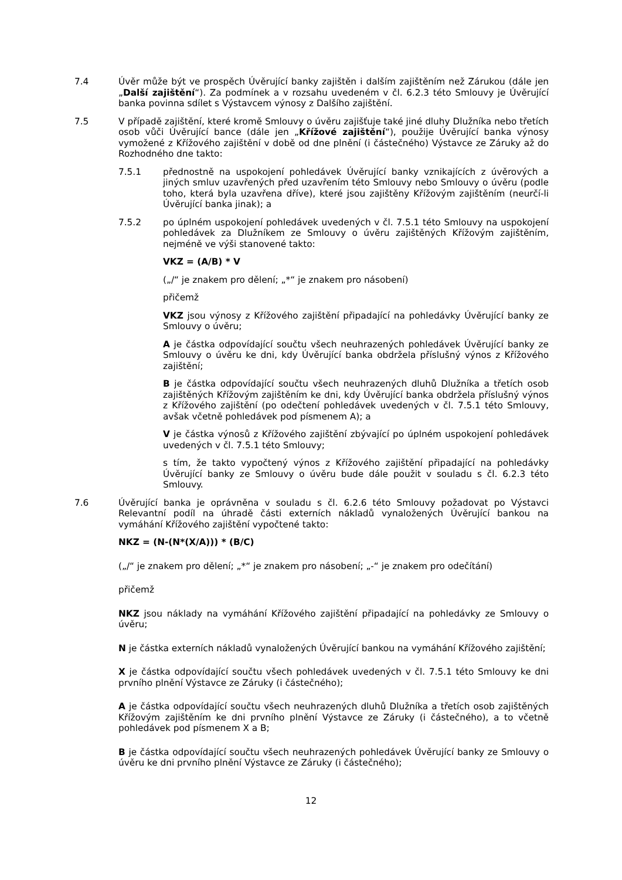7.4 Úvěr může být ve prospěch Úvěrující banky zajištěn i dalším zajištěním než Zárukou (dále jen „Další zajištění“). Za podmínek a v rozsahu uvedeném v čl. 6.2.3 této Smlouvy je Úvěrující banka povinna sdílet s Výstavcem výnosy z Dalšího zajištění.
7.5 V případě zajištění, které kromě Smlouvy o úvěru zajišťuje také jiné dluhy Dlužníka nebo třetích osob vůči Úvěrující bance (dále jen „Křížové zajištění“), použije Úvěrující banka výnosy vymožené z Křížového zajištění v době od dne plnění (i částečného) Výstavce ze Záruky až do Rozhodného dne takto:
7.5.1 přednostně na uspokojení pohledávek Úvěrující banky vznikajících z úvěrových a jiných smluv uzavřených před uzavřením této Smlouvy nebo Smlouvy o úvěru (podle toho, která byla uzavřena dříve), které jsou zajištěny Křížovým zajištěním (neurčí-li Úvěrující banka jinak); a
7.5.2 po úplném uspokojení pohledávek uvedených v čl. 7.5.1 této Smlouvy na uspokojení pohledávek za Dlužníkem ze Smlouvy o úvěru zajištěných Křížovým zajištěním, nejméně ve výši stanovené takto:
VKZ = (A/B) * V
(„/“ je znakem pro dělení; „*“ je znakem pro násobení)
přičemž
VKZ jsou výnosy z Křížového zajištění připadající na pohledávky Úvěrující banky ze Smlouvy o úvěru;
A je částka odpovídající součtu všech neuhrazených pohledávek Úvěrující banky ze Smlouvy o úvěru ke dni, kdy Úvěrující banka obdržela příslušný výnos z Křížového zajištění;
B je částka odpovídající součtu všech neuhrazených dluhů Dlužníka a třetích osob zajištěných Křížovým zajištěním ke dni, kdy Úvěrující banka obdržela příslušný výnos z Křížového zajištění (po odečtení pohledávek uvedených v čl. 7.5.1 této Smlouvy, avšak včetně pohledávek pod písmenem A); a
V je částka výnosů z Křížového zajištění zbývající po úplném uspokojení pohledávek uvedených v čl. 7.5.1 této Smlouvy;
s tím, že takto vypočtený výnos z Křížového zajištění připadající na pohledávky Úvěrující banky ze Smlouvy o úvěru bude dále použit v souladu s čl. 6.2.3 této Smlouvy.
7.6 Úvěrující banka je oprávněna v souladu s čl. 6.2.6 této Smlouvy požadovat po Výstavci Relevantní podíl na úhradě části externích nákladů vynaložených Úvěrující bankou na vymáhání Křížového zajištění vypočtené takto:
NKZ = (N-(N*(X/A))) * (B/C)
(„/“ je znakem pro dělení; „*“ je znakem pro násobení; „-“ je znakem pro odečítání)
přičemž
NKZ jsou náklady na vymáhání Křížového zajištění připadající na pohledávky ze Smlouvy o úvěru;
N je částka externích nákladů vynaložených Úvěrující bankou na vymáhání Křížového zajištění;
X je částka odpovídající součtu všech pohledávek uvedených v čl. 7.5.1 této Smlouvy ke dni prvního plnění Výstavce ze Záruky (i částečného);
A je částka odpovídající součtu všech neuhrazených dluhů Dlužníka a třetích osob zajištěných Křížovým zajištěním ke dni prvního plnění Výstavce ze Záruky (i částečného), a to včetně pohledávek pod písmenem X a B;
B je částka odpovídající součtu všech neuhrazených pohledávek Úvěrující banky ze Smlouvy o úvěru ke dni prvního plnění Výstavce ze Záruky (i částečného);
12